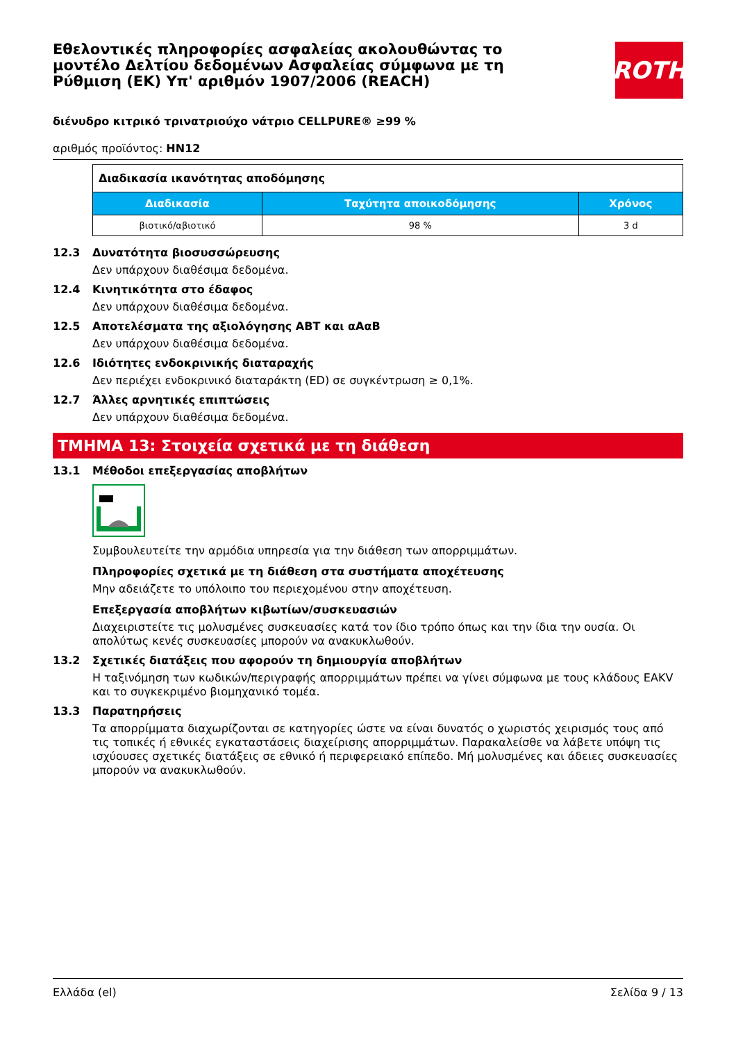ROTH
Εθελοντικές πληροφορίες ασφαλείας ακολουθώντας το μοντέλο Δελτίου δεδομένων Ασφαλείας σύμφωνα με τη Ρύθμιση (ΕΚ) Υπ' αριθμόν 1907/2006 (REACH)
διένυδρο κιτρικό τρινατριούχο νάτριο CELLPURE® ≥99 %
αριθμός προϊόντος: HN12
| Διαδικασία ικανότητας αποδόμησης | | |
| Διαδικασία | Ταχύτητα αποικοδόμησης | Χρόνος |
| βιοτικό/αβιοτικό | 98 % | 3 d |
12.3 Δυνατότητα βιοσυσσώρευσης
Δεν υπάρχουν διαθέσιμα δεδομένα.
12.4 Κινητικότητα στο έδαφος
Δεν υπάρχουν διαθέσιμα δεδομένα.
12.5 Αποτελέσματα της αξιολόγησης ΑΒΤ και αΑαΒ
Δεν υπάρχουν διαθέσιμα δεδομένα.
12.6 Ιδιότητες ενδοκρινικής διαταραχής
Δεν περιέχει ενδοκρινικό διαταράκτη (ED) σε συγκέντρωση ≥ 0,1%.
12.7 Άλλες αρνητικές επιπτώσεις
Δεν υπάρχουν διαθέσιμα δεδομένα.
ΤΜΗΜΑ 13: Στοιχεία σχετικά με τη διάθεση
13.1 Μέθοδοι επεξεργασίας αποβλήτων
Συμβουλευτείτε την αρμόδια υπηρεσία για την διάθεση των απορριμμάτων.
Πληροφορίες σχετικά με τη διάθεση στα συστήματα αποχέτευσης
Μην αδειάζετε το υπόλοιπο του περιεχομένου στην αποχέτευση.
Επεξεργασία αποβλήτων κιβωτίων/συσκευασιών
Διαχειριστείτε τις μολυσμένες συσκευασίες κατά τον ίδιο τρόπο όπως και την ίδια την ουσία. Οι απολύτως κενές συσκευασίες μπορούν να ανακυκλωθούν.
13.2 Σχετικές διατάξεις που αφορούν τη δημιουργία αποβλήτων
Η ταξινόμηση των κωδικών/περιγραφής απορριμμάτων πρέπει να γίνει σύμφωνα με τους κλάδους EAKV και το συγκεκριμένο βιομηχανικό τομέα.
13.3 Παρατηρήσεις
Τα απορρίμματα διαχωρίζονται σε κατηγορίες ώστε να είναι δυνατός ο χωριστός χειρισμός τους από τις τοπικές ή εθνικές εγκαταστάσεις διαχείρισης απορριμμάτων. Παρακαλείσθε να λάβετε υπόψη τις ισχύουσες σχετικές διατάξεις σε εθνικό ή περιφερειακό επίπεδο. Μή μολυσμένες και άδειες συσκευασίες μπορούν να ανακυκλωθούν.
Ελλάδα (el) Σελίδα 9 / 13